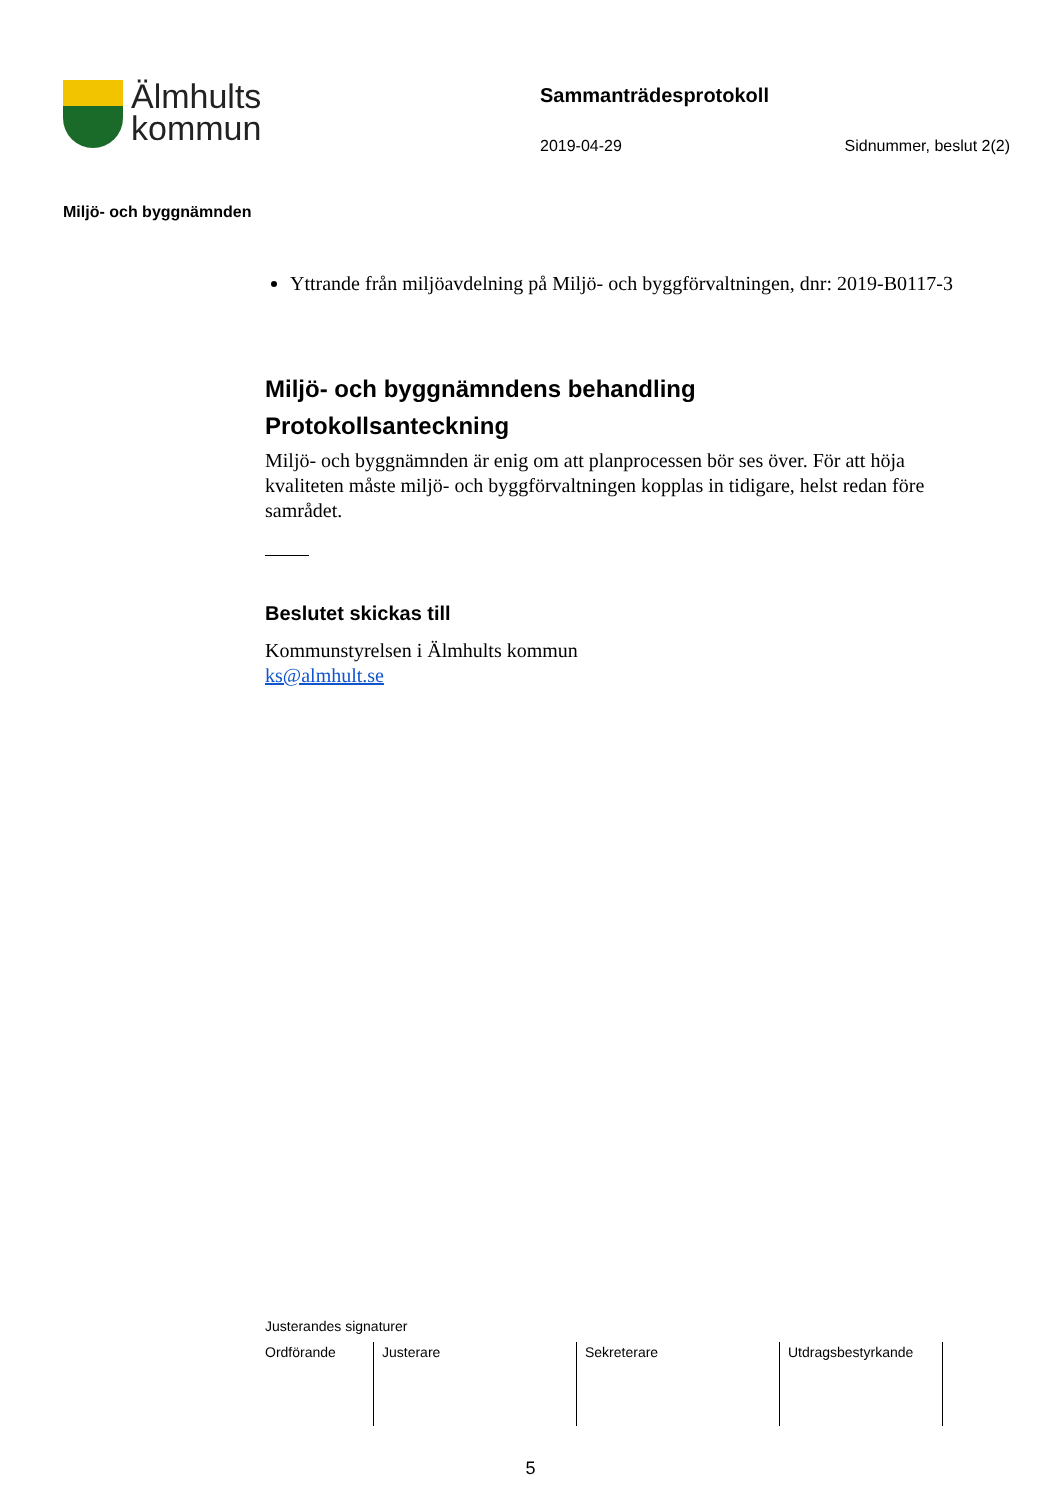Älmhults
kommun
Sammanträdesprotokoll
2019-04-29 Sidnummer, beslut 2(2)
Miljö- och byggnämnden
Yttrande från miljöavdelning på Miljö- och byggförvaltningen, dnr: 2019-B0117-3
Miljö- och byggnämndens behandling
Protokollsanteckning
Miljö- och byggnämnden är enig om att planprocessen bör ses över. För att höja kvaliteten måste miljö- och byggförvaltningen kopplas in tidigare, helst redan före samrådet.
Beslutet skickas till
Kommunstyrelsen i Älmhults kommun
ks@almhult.se
Justerandes signaturer
| Ordförande | Justerare | Sekreterare | Utdragsbestyrkande |
5